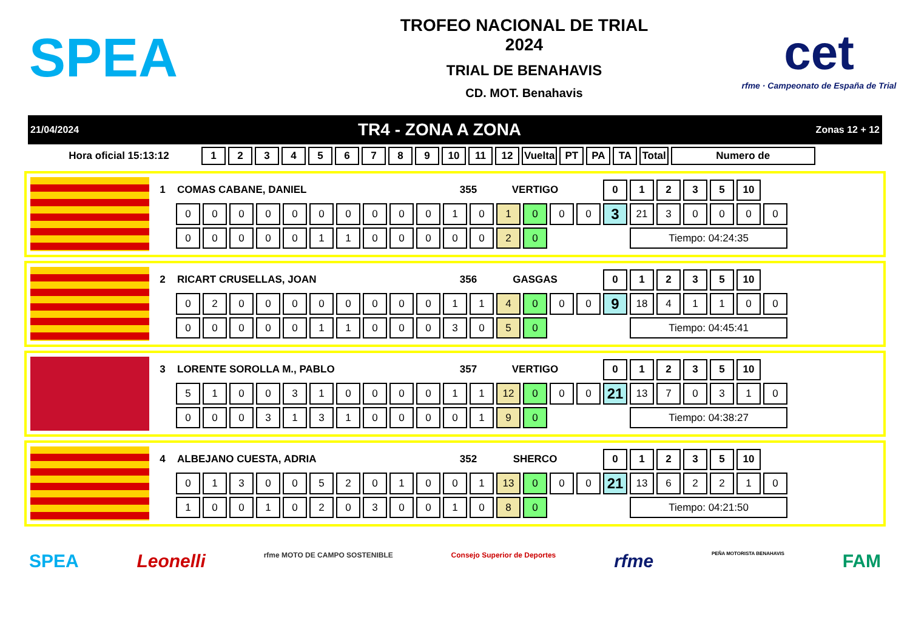SPEA
TROFEO NACIONAL DE TRIAL
2024
TRIAL DE BENAHAVIS
CD. MOT. Benahavis
cet
rfme · Campeonato de España de Trial
21/04/2024 TR4 - ZONA A ZONA Zonas 12 + 12
| Hora oficial 15:13:12 | 1 | 2 | 3 | 4 | 5 | 6 | 7 | 8 | 9 | 10 | 11 | 12 | Vuelta | PT | PA | TA | Total | Numero de |
| --- | --- | --- | --- | --- | --- | --- | --- | --- | --- | --- | --- | --- | --- | --- | --- | --- | --- | --- |
| 1 | COMAS CABANE, DANIEL | | | | | | | | | | 355 | | VERTIGO | | | | 0 | 1 | 2 | 3 | 5 | 10 | |
| | 0 | 0 | 0 | 0 | 0 | 0 | 0 | 0 | 0 | 0 | 1 | 0 | 1 | 0 | 0 | 0 | 3 | 21 | 3 | 0 | 0 | 0 | 0 |
| | 0 | 0 | 0 | 0 | 0 | 1 | 1 | 0 | 0 | 0 | 0 | 0 | 2 | 0 | | | | Tiempo: 04:24:35 | | | | | |
| 2 | RICART CRUSELLAS, JOAN | | | | | | | | | | 356 | | GASGAS | | | | 0 | 1 | 2 | 3 | 5 | 10 | |
| | 0 | 2 | 0 | 0 | 0 | 0 | 0 | 0 | 0 | 0 | 1 | 1 | 4 | 0 | 0 | 0 | 9 | 18 | 4 | 1 | 1 | 0 | 0 |
| | 0 | 0 | 0 | 0 | 0 | 1 | 1 | 0 | 0 | 0 | 3 | 0 | 5 | 0 | | | | Tiempo: 04:45:41 | | | | | |
| 3 | LORENTE SOROLLA M., PABLO | | | | | | | | | | 357 | | VERTIGO | | | | 0 | 1 | 2 | 3 | 5 | 10 | |
| | 5 | 1 | 0 | 0 | 3 | 1 | 0 | 0 | 0 | 0 | 1 | 1 | 12 | 0 | 0 | 0 | 21 | 13 | 7 | 0 | 3 | 1 | 0 |
| | 0 | 0 | 0 | 3 | 1 | 3 | 1 | 0 | 0 | 0 | 0 | 1 | 9 | 0 | | | | Tiempo: 04:38:27 | | | | | |
| 4 | ALBEJANO CUESTA, ADRIA | | | | | | | | | | 352 | | SHERCO | | | | 0 | 1 | 2 | 3 | 5 | 10 | |
| | 0 | 1 | 3 | 0 | 0 | 5 | 2 | 0 | 1 | 0 | 0 | 1 | 13 | 0 | 0 | 0 | 21 | 13 | 6 | 2 | 2 | 1 | 0 |
| | 1 | 0 | 0 | 1 | 0 | 2 | 0 | 3 | 0 | 0 | 1 | 0 | 8 | 0 | | | | Tiempo: 04:21:50 | | | | | |
SPEA Leonelli rfme MOTO DE CAMPO SOSTENIBLE Consejo Superior de Deportes rfme PEÑA MOTORISTA BENAHAVIS FAM